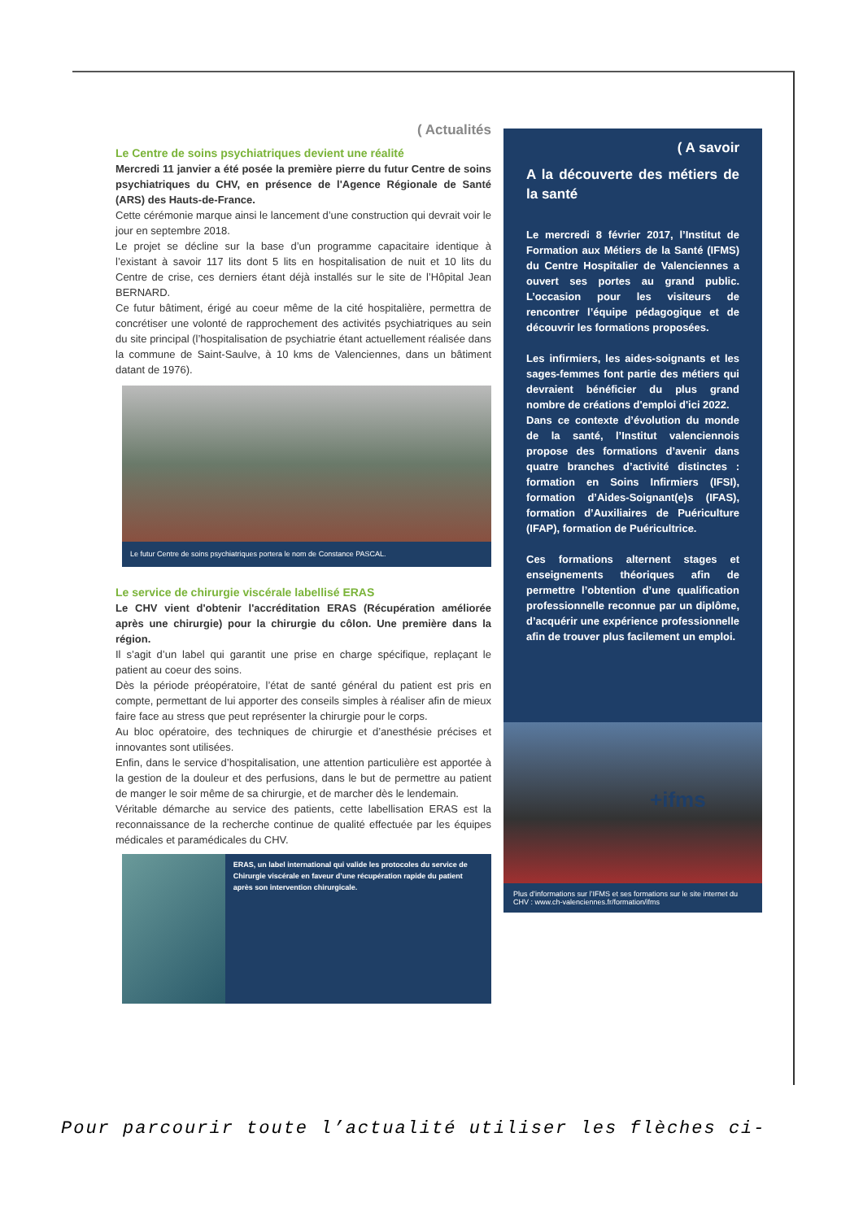( Actualités
Le Centre de soins psychiatriques devient une réalité
Mercredi 11 janvier a été posée la première pierre du futur Centre de soins psychiatriques du CHV, en présence de l'Agence Régionale de Santé (ARS) des Hauts-de-France.
Cette cérémonie marque ainsi le lancement d’une construction qui devrait voir le jour en septembre 2018.
Le projet se décline sur la base d’un programme capacitaire identique à l’existant à savoir 117 lits dont 5 lits en hospitalisation de nuit et 10 lits du Centre de crise, ces derniers étant déjà installés sur le site de l’Hôpital Jean BERNARD.
Ce futur bâtiment, érigé au coeur même de la cité hospitalière, permettra de concrétiser une volonté de rapprochement des activités psychiatriques au sein du site principal (l’hospitalisation de psychiatrie étant actuellement réalisée dans la commune de Saint-Saulve, à 10 kms de Valenciennes, dans un bâtiment datant de 1976).
Le futur Centre de soins psychiatriques portera le nom de Constance PASCAL.
Le service de chirurgie viscérale labellisé ERAS
Le CHV vient d'obtenir l'accréditation ERAS (Récupération améliorée après une chirurgie) pour la chirurgie du côlon. Une première dans la région.
Il s’agit d’un label qui garantit une prise en charge spécifique, replaçant le patient au coeur des soins.
Dès la période préopératoire, l’état de santé général du patient est pris en compte, permettant de lui apporter des conseils simples à réaliser afin de mieux faire face au stress que peut représenter la chirurgie pour le corps.
Au bloc opératoire, des techniques de chirurgie et d’anesthésie précises et innovantes sont utilisées.
Enfin, dans le service d’hospitalisation, une attention particulière est apportée à la gestion de la douleur et des perfusions, dans le but de permettre au patient de manger le soir même de sa chirurgie, et de marcher dès le lendemain.
Véritable démarche au service des patients, cette labellisation ERAS est la reconnaissance de la recherche continue de qualité effectuée par les équipes médicales et paramédicales du CHV.
ERAS, un label international qui valide les protocoles du service de Chirurgie viscérale en faveur d’une récupération rapide du patient après son intervention chirurgicale.
( A savoir
A la découverte des métiers de la santé
Le mercredi 8 février 2017, l’Institut de Formation aux Métiers de la Santé (IFMS) du Centre Hospitalier de Valenciennes a ouvert ses portes au grand public. L’occasion pour les visiteurs de rencontrer l’équipe pédagogique et de découvrir les formations proposées.
Les infirmiers, les aides-soignants et les sages-femmes font partie des métiers qui devraient bénéficier du plus grand nombre de créations d'emploi d'ici 2022.
Dans ce contexte d’évolution du monde de la santé, l’Institut valenciennois propose des formations d’avenir dans quatre branches d’activité distinctes : formation en Soins Infirmiers (IFSI), formation d’Aides-Soignant(e)s (IFAS), formation d’Auxiliaires de Puériculture (IFAP), formation de Puéricultrice.
Ces formations alternent stages et enseignements théoriques afin de permettre l’obtention d’une qualification professionnelle reconnue par un diplôme, d’acquérir une expérience professionnelle afin de trouver plus facilement un emploi.
+ifms
Plus d’informations sur l’IFMS et ses formations sur le site internet du CHV : www.ch-valenciennes.fr/formation/ifms
Pour parcourir toute l’actualité utiliser les flèches ci-